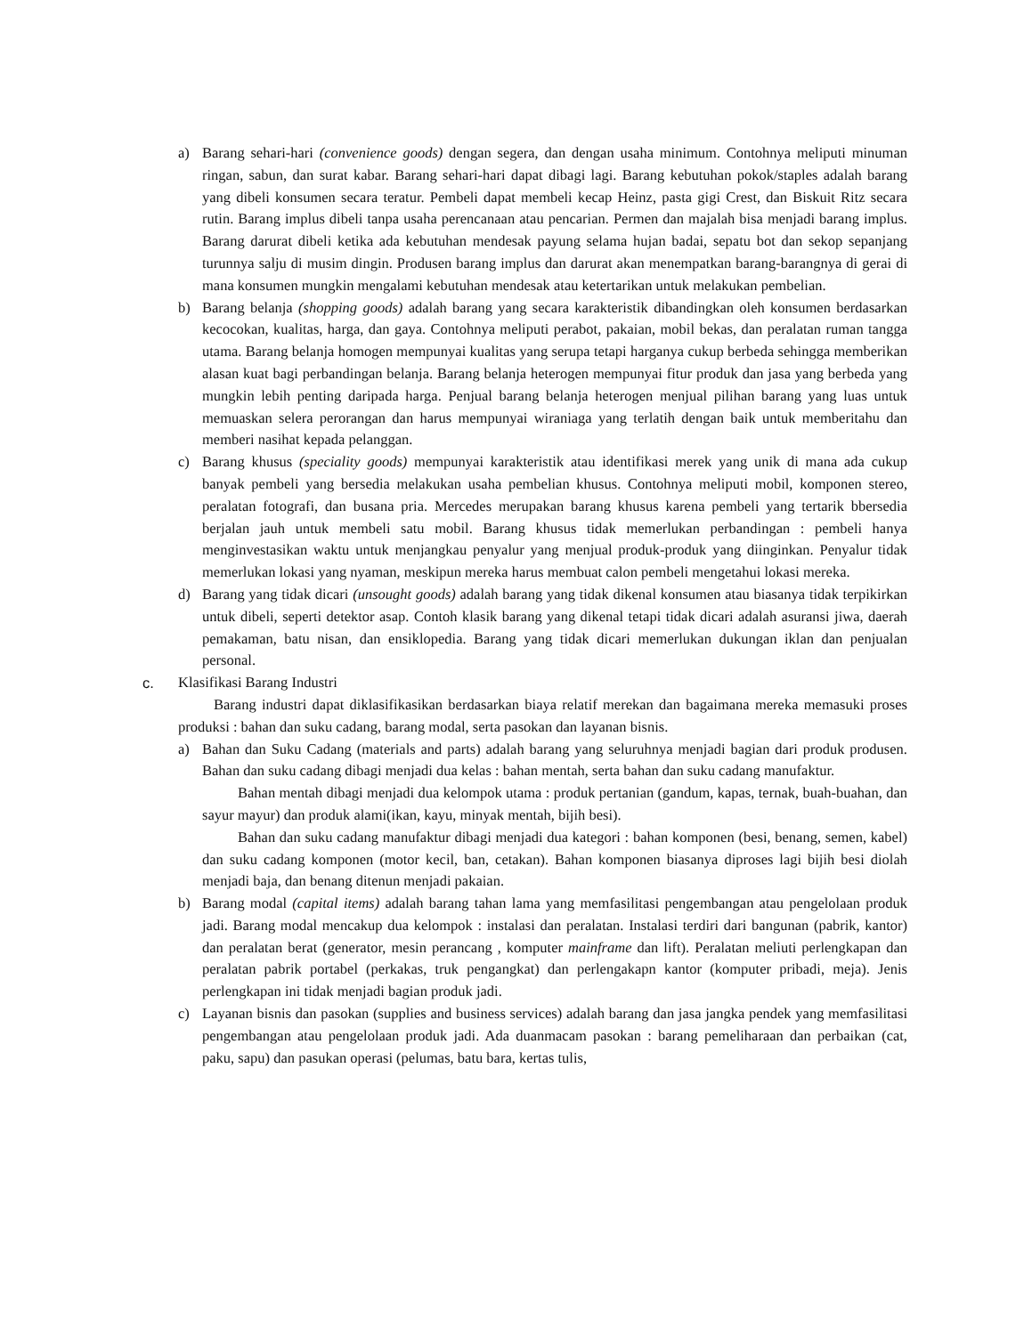a) Barang sehari-hari (convenience goods) dengan segera, dan dengan usaha minimum. Contohnya meliputi minuman ringan, sabun, dan surat kabar. Barang sehari-hari dapat dibagi lagi. Barang kebutuhan pokok/staples adalah barang yang dibeli konsumen secara teratur. Pembeli dapat membeli kecap Heinz, pasta gigi Crest, dan Biskuit Ritz secara rutin. Barang implus dibeli tanpa usaha perencanaan atau pencarian. Permen dan majalah bisa menjadi barang implus. Barang darurat dibeli ketika ada kebutuhan mendesak payung selama hujan badai, sepatu bot dan sekop sepanjang turunnya salju di musim dingin. Produsen barang implus dan darurat akan menempatkan barang-barangnya di gerai di mana konsumen mungkin mengalami kebutuhan mendesak atau ketertarikan untuk melakukan pembelian.
b) Barang belanja (shopping goods) adalah barang yang secara karakteristik dibandingkan oleh konsumen berdasarkan kecocokan, kualitas, harga, dan gaya. Contohnya meliputi perabot, pakaian, mobil bekas, dan peralatan ruman tangga utama. Barang belanja homogen mempunyai kualitas yang serupa tetapi harganya cukup berbeda sehingga memberikan alasan kuat bagi perbandingan belanja. Barang belanja heterogen mempunyai fitur produk dan jasa yang berbeda yang mungkin lebih penting daripada harga. Penjual barang belanja heterogen menjual pilihan barang yang luas untuk memuaskan selera perorangan dan harus mempunyai wiraniaga yang terlatih dengan baik untuk memberitahu dan memberi nasihat kepada pelanggan.
c) Barang khusus (speciality goods) mempunyai karakteristik atau identifikasi merek yang unik di mana ada cukup banyak pembeli yang bersedia melakukan usaha pembelian khusus. Contohnya meliputi mobil, komponen stereo, peralatan fotografi, dan busana pria. Mercedes merupakan barang khusus karena pembeli yang tertarik bbersedia berjalan jauh untuk membeli satu mobil. Barang khusus tidak memerlukan perbandingan : pembeli hanya menginvestasikan waktu untuk menjangkau penyalur yang menjual produk-produk yang diinginkan. Penyalur tidak memerlukan lokasi yang nyaman, meskipun mereka harus membuat calon pembeli mengetahui lokasi mereka.
d) Barang yang tidak dicari (unsought goods) adalah barang yang tidak dikenal konsumen atau biasanya tidak terpikirkan untuk dibeli, seperti detektor asap. Contoh klasik barang yang dikenal tetapi tidak dicari adalah asuransi jiwa, daerah pemakaman, batu nisan, dan ensiklopedia. Barang yang tidak dicari memerlukan dukungan iklan dan penjualan personal.
c. Klasifikasi Barang Industri
Barang industri dapat diklasifikasikan berdasarkan biaya relatif merekan dan bagaimana mereka memasuki proses produksi : bahan dan suku cadang, barang modal, serta pasokan dan layanan bisnis.
a) Bahan dan Suku Cadang (materials and parts) adalah barang yang seluruhnya menjadi bagian dari produk produsen. Bahan dan suku cadang dibagi menjadi dua kelas : bahan mentah, serta bahan dan suku cadang manufaktur.
Bahan mentah dibagi menjadi dua kelompok utama : produk pertanian (gandum, kapas, ternak, buah-buahan, dan sayur mayur) dan produk alami(ikan, kayu, minyak mentah, bijih besi).
Bahan dan suku cadang manufaktur dibagi menjadi dua kategori : bahan komponen (besi, benang, semen, kabel) dan suku cadang komponen (motor kecil, ban, cetakan). Bahan komponen biasanya diproses lagi bijih besi diolah menjadi baja, dan benang ditenun menjadi pakaian.
b) Barang modal (capital items) adalah barang tahan lama yang memfasilitasi pengembangan atau pengelolaan produk jadi. Barang modal mencakup dua kelompok : instalasi dan peralatan. Instalasi terdiri dari bangunan (pabrik, kantor) dan peralatan berat (generator, mesin perancang , komputer mainframe dan lift). Peralatan meliuti perlengkapan dan peralatan pabrik portabel (perkakas, truk pengangkat) dan perlengakapn kantor (komputer pribadi, meja). Jenis perlengkapan ini tidak menjadi bagian produk jadi.
c) Layanan bisnis dan pasokan (supplies and business services) adalah barang dan jasa jangka pendek yang memfasilitasi pengembangan atau pengelolaan produk jadi. Ada duanmacam pasokan : barang pemeliharaan dan perbaikan (cat, paku, sapu) dan pasukan operasi (pelumas, batu bara, kertas tulis,